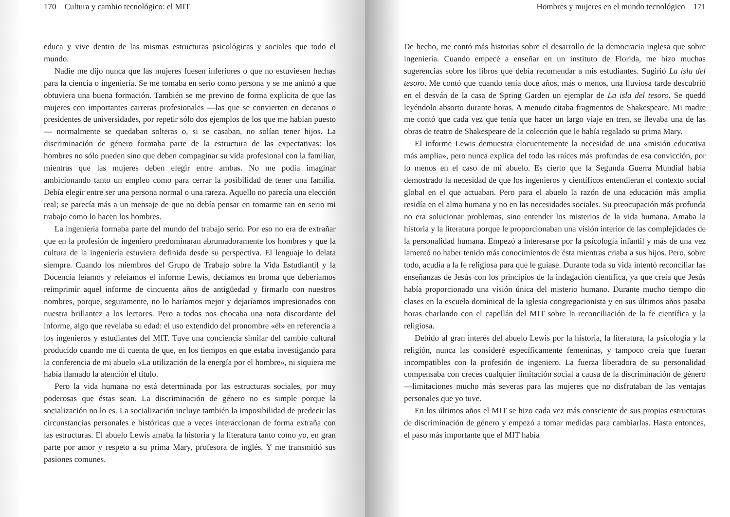170 Cultura y cambio tecnológico: el MIT
educa y vive dentro de las mismas estructuras psicológicas y sociales que todo el mundo.
Nadie me dijo nunca que las mujeres fuesen inferiores o que no estuviesen hechas para la ciencia o ingeniería. Se me tomaba en serio como persona y se me animó a que obtuviera una buena formación. También se me previno de forma explícita de que las mujeres con importantes carreras profesionales —las que se convierten en decanos o presidentes de universidades, por repetir sólo dos ejemplos de los que me habían puesto— normalmente se quedaban solteras o, si se casaban, no solían tener hijos. La discriminación de género formaba parte de la estructura de las expectativas: los hombres no sólo pueden sino que deben compaginar su vida profesional con la familiar, mientras que las mujeres deben elegir entre ambas. No me podía imaginar ambicionando tanto un empleo como para cerrar la posibilidad de tener una familia. Debía elegir entre ser una persona normal o una rareza. Aquello no parecía una elección real; se parecía más a un mensaje de que no debía pensar en tomarme tan en serio mi trabajo como lo hacen los hombres.
La ingeniería formaba parte del mundo del trabajo serio. Por eso no era de extrañar que en la profesión de ingeniero predominaran abrumadoramente los hombres y que la cultura de la ingeniería estuviera definida desde su perspectiva. El lenguaje lo delata siempre. Cuando los miembros del Grupo de Trabajo sobre la Vida Estudiantil y la Docencia leíamos y releíamos el informe Lewis, decíamos en broma que deberíamos reimprimir aquel informe de cincuenta años de antigüedad y firmarlo con nuestros nombres, porque, seguramente, no lo haríamos mejor y dejaríamos impresionados con nuestra brillantez a los lectores. Pero a todos nos chocaba una nota discordante del informe, algo que revelaba su edad: el uso extendido del pronombre «él» en referencia a los ingenieros y estudiantes del MIT. Tuve una conciencia similar del cambio cultural producido cuando me di cuenta de que, en los tiempos en que estaba investigando para la conferencia de mi abuelo «La utilización de la energía por el hombre», ni siquiera me había llamado la atención el título.
Pero la vida humana no está determinada por las estructuras sociales, por muy poderosas que éstas sean. La discriminación de género no es simple porque la socialización no lo es. La socialización incluye también la imposibilidad de predecir las circunstancias personales e históricas que a veces interaccionan de forma extraña con las estructuras. El abuelo Lewis amaba la historia y la literatura tanto como yo, en gran parte por amor y respeto a su prima Mary, profesora de inglés. Y me transmitió sus pasiones comunes.
Hombres y mujeres en el mundo tecnológico 171
De hecho, me contó más historias sobre el desarrollo de la democracia inglesa que sobre ingeniería. Cuando empecé a enseñar en un instituto de Florida, me hizo muchas sugerencias sobre los libros que debía recomendar a mis estudiantes. Sugirió La isla del tesoro. Me contó que cuando tenía doce años, más o menos, una lluviosa tarde descubrió en el desván de la casa de Spring Garden un ejemplar de La isla del tesoro. Se quedó leyéndolo absorto durante horas. A menudo citaba fragmentos de Shakespeare. Mi madre me contó que cada vez que tenía que hacer un largo viaje en tren, se llevaba una de las obras de teatro de Shakespeare de la colección que le había regalado su prima Mary.
El informe Lewis demuestra elocuentemente la necesidad de una «misión educativa más amplia», pero nunca explica del todo las raíces más profundas de esa convicción, por lo menos en el caso de mi abuelo. Es cierto que la Segunda Guerra Mundial había demostrado la necesidad de que los ingenieros y científicos entendieran el contexto social global en el que actuaban. Pero para el abuelo la razón de una educación más amplia residía en el alma humana y no en las necesidades sociales. Su preocupación más profunda no era solucionar problemas, sino entender los misterios de la vida humana. Amaba la historia y la literatura porque le proporcionaban una visión interior de las complejidades de la personalidad humana. Empezó a interesarse por la psicología infantil y más de una vez lamentó no haber tenido más conocimientos de ésta mientras criaba a sus hijos. Pero, sobre todo, acudía a la fe religiosa para que le guiase. Durante toda su vida intentó reconciliar las enseñanzas de Jesús con los principios de la indagación científica, ya que creía que Jesús había proporcionado una visión única del misterio humano. Durante mucho tiempo dio clases en la escuela dominical de la iglesia congregacionista y en sus últimos años pasaba horas charlando con el capellán del MIT sobre la reconciliación de la fe científica y la religiosa.
Debido al gran interés del abuelo Lewis por la historia, la literatura, la psicología y la religión, nunca las consideré específicamente femeninas, y tampoco creía que fueran incompatibles con la profesión de ingeniero. La fuerza liberadora de su personalidad compensaba con creces cualquier limitación social a causa de la discriminación de género —limitaciones mucho más severas para las mujeres que no disfrutaban de las ventajas personales que yo tuve.
En los últimos años el MIT se hizo cada vez más consciente de sus propias estructuras de discriminación de género y empezó a tomar medidas para cambiarlas. Hasta entonces, el paso más importante que el MIT había